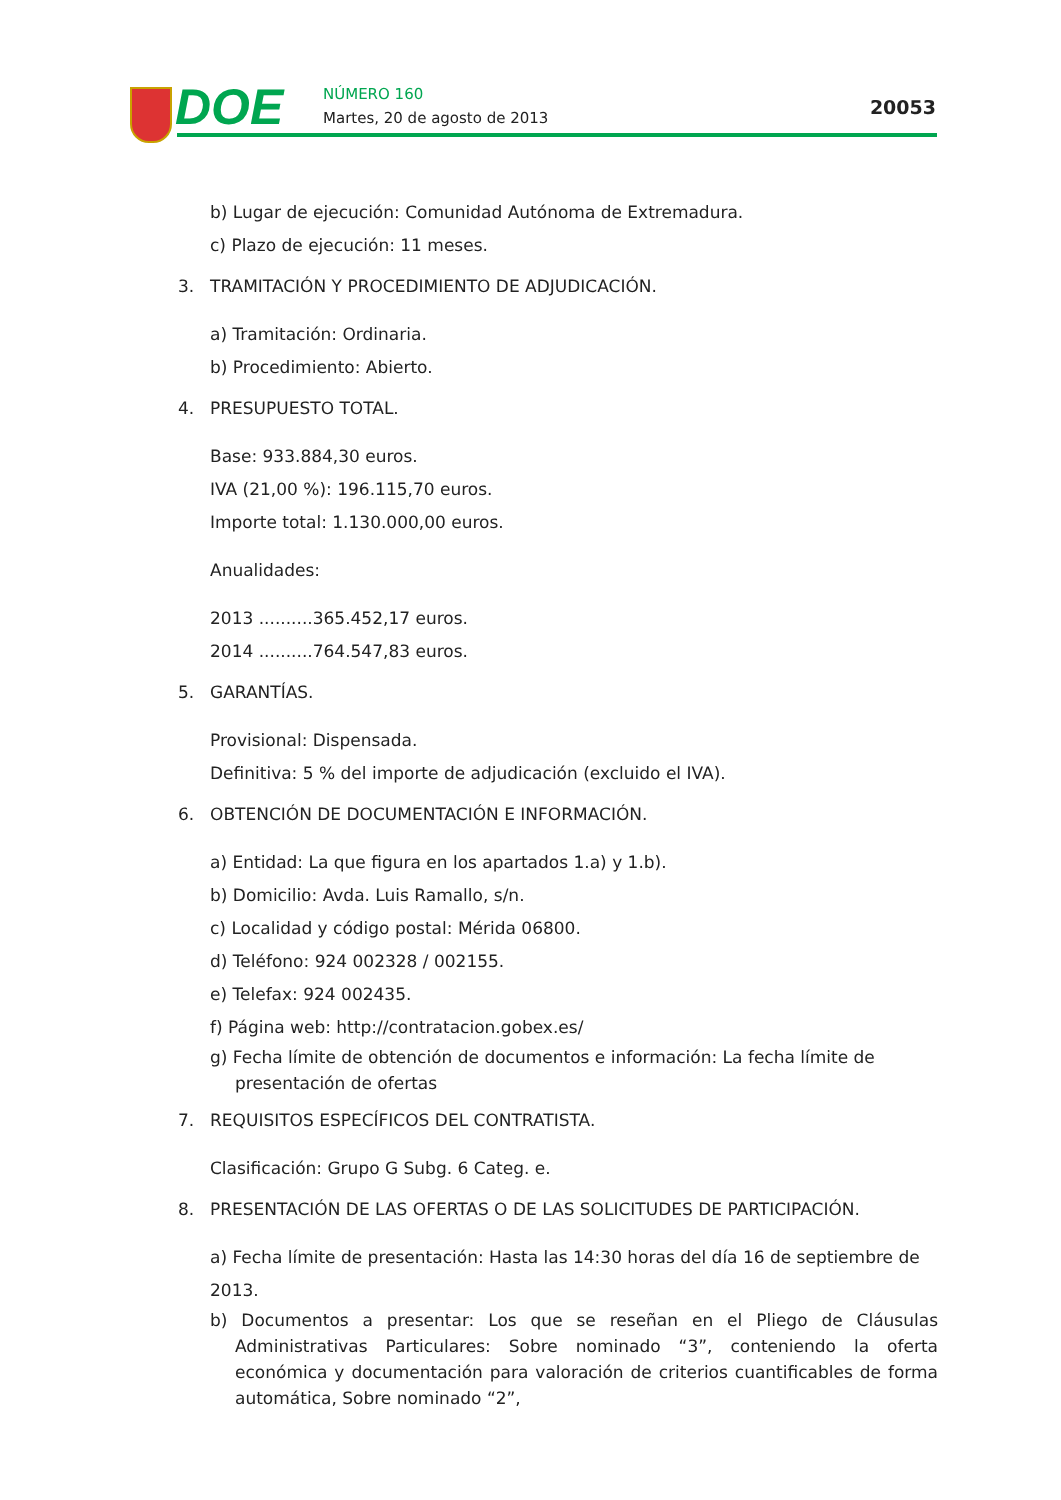DOE
NÚMERO 160
Martes, 20 de agosto de 2013
20053
b) Lugar de ejecución: Comunidad Autónoma de Extremadura.
c) Plazo de ejecución: 11 meses.
3. TRAMITACIÓN Y PROCEDIMIENTO DE ADJUDICACIÓN.
a) Tramitación: Ordinaria.
b) Procedimiento: Abierto.
4. PRESUPUESTO TOTAL.
Base: 933.884,30 euros.
IVA (21,00 %): 196.115,70 euros.
Importe total: 1.130.000,00 euros.
Anualidades:
2013 ..........365.452,17 euros.
2014 ..........764.547,83 euros.
5. GARANTÍAS.
Provisional: Dispensada.
Definitiva: 5 % del importe de adjudicación (excluido el IVA).
6. OBTENCIÓN DE DOCUMENTACIÓN E INFORMACIÓN.
a) Entidad: La que figura en los apartados 1.a) y 1.b).
b) Domicilio: Avda. Luis Ramallo, s/n.
c) Localidad y código postal: Mérida 06800.
d) Teléfono: 924 002328 / 002155.
e) Telefax: 924 002435.
f) Página web: http://contratacion.gobex.es/
g) Fecha límite de obtención de documentos e información: La fecha límite de presentación de ofertas
7. REQUISITOS ESPECÍFICOS DEL CONTRATISTA.
Clasificación: Grupo G Subg. 6 Categ. e.
8. PRESENTACIÓN DE LAS OFERTAS O DE LAS SOLICITUDES DE PARTICIPACIÓN.
a) Fecha límite de presentación: Hasta las 14:30 horas del día 16 de septiembre de 2013.
b) Documentos a presentar: Los que se reseñan en el Pliego de Cláusulas Administrativas Particulares: Sobre nominado “3”, conteniendo la oferta económica y documentación para valoración de criterios cuantificables de forma automática, Sobre nominado “2”,